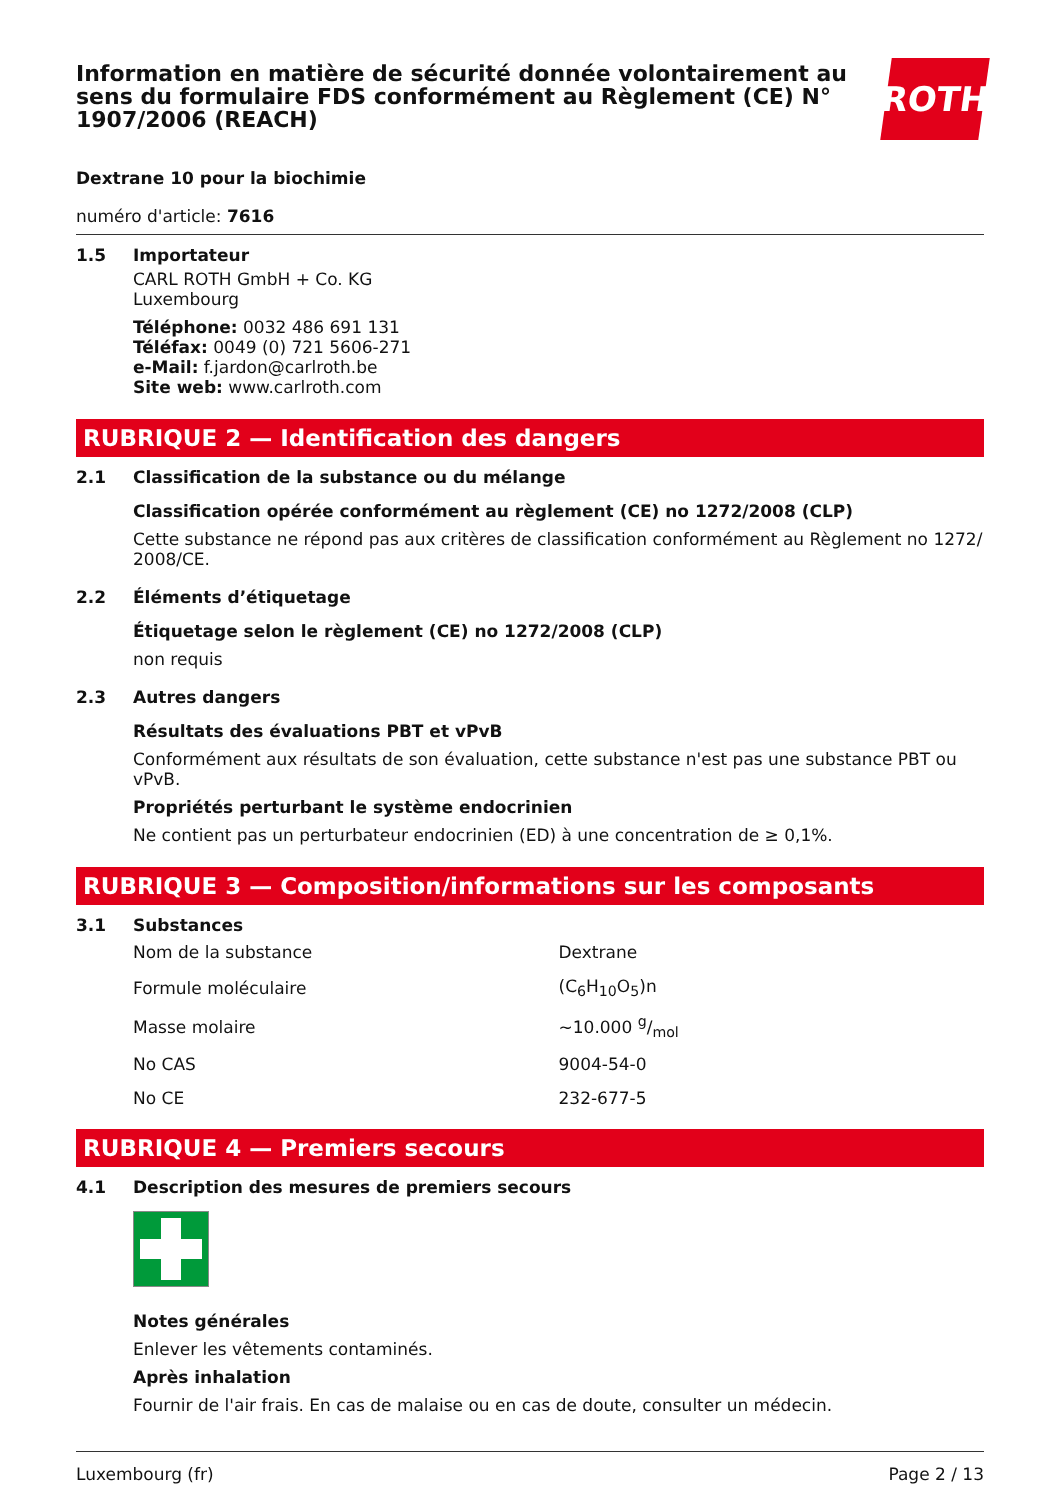Information en matière de sécurité donnée volontairement au sens du formulaire FDS conformément au Règlement (CE) N° 1907/2006 (REACH)
ROTH
Dextrane 10 pour la biochimie
numéro d'article: 7616
1.5 Importateur
CARL ROTH GmbH + Co. KG
Luxembourg
Téléphone: 0032 486 691 131
Téléfax: 0049 (0) 721 5606-271
e-Mail: f.jardon@carlroth.be
Site web: www.carlroth.com
RUBRIQUE 2 — Identification des dangers
2.1 Classification de la substance ou du mélange
Classification opérée conformément au règlement (CE) no 1272/2008 (CLP)
Cette substance ne répond pas aux critères de classification conformément au Règlement no 1272/ 2008/CE.
2.2 Éléments d’étiquetage
Étiquetage selon le règlement (CE) no 1272/2008 (CLP)
non requis
2.3 Autres dangers
Résultats des évaluations PBT et vPvB
Conformément aux résultats de son évaluation, cette substance n'est pas une substance PBT ou vPvB.
Propriétés perturbant le système endocrinien
Ne contient pas un perturbateur endocrinien (ED) à une concentration de ≥ 0,1%.
RUBRIQUE 3 — Composition/informations sur les composants
3.1 Substances
| Nom de la substance | Dextrane |
| Formule moléculaire | (C<sub>6</sub>H<sub>10</sub>O<sub>5</sub>)n |
| Masse molaire | ~10.000 g/mol |
| No CAS | 9004-54-0 |
| No CE | 232-677-5 |
RUBRIQUE 4 — Premiers secours
4.1 Description des mesures de premiers secours
Notes générales
Enlever les vêtements contaminés.
Après inhalation
Fournir de l'air frais. En cas de malaise ou en cas de doute, consulter un médecin.
Luxembourg (fr) Page 2 / 13